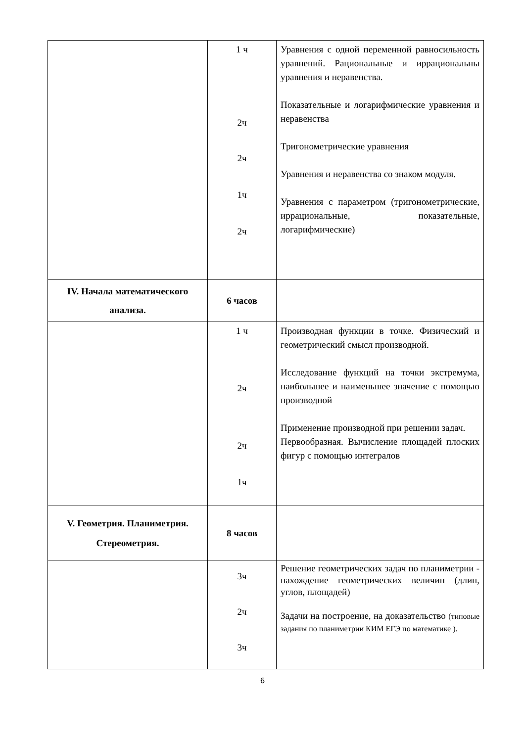| | 1 ч 2ч 2ч 1ч 2ч | Уравнения с одной переменной равносильность уравнений. Рациональные и иррациональны уравнения и неравенства. Показательные и логарифмические уравнения и неравенства Тригонометрические уравнения Уравнения и неравенства со знаком модуля. Уравнения с параметром (тригонометрические, иррациональные, показательные, логарифмические) |
| IV. Начала математического анализа. | 6 часов | |
| | 1 ч 2ч 2ч 1ч | Производная функции в точке. Физический и геометрический смысл производной. Исследование функций на точки экстремума, наибольшее и наименьшее значение с помощью производной Применение производной при решении задач. Первообразная. Вычисление площадей плоских фигур с помощью интегралов |
| V. Геометрия. Планиметрия. Стереометрия. | 8 часов | |
| | 3ч 2ч 3ч | Решение геометрических задач по планиметрии - нахождение геометрических величин (длин, углов, площадей) Задачи на построение, на доказательство (типовые задания по планиметрии КИМ ЕГЭ по математике ). |
6